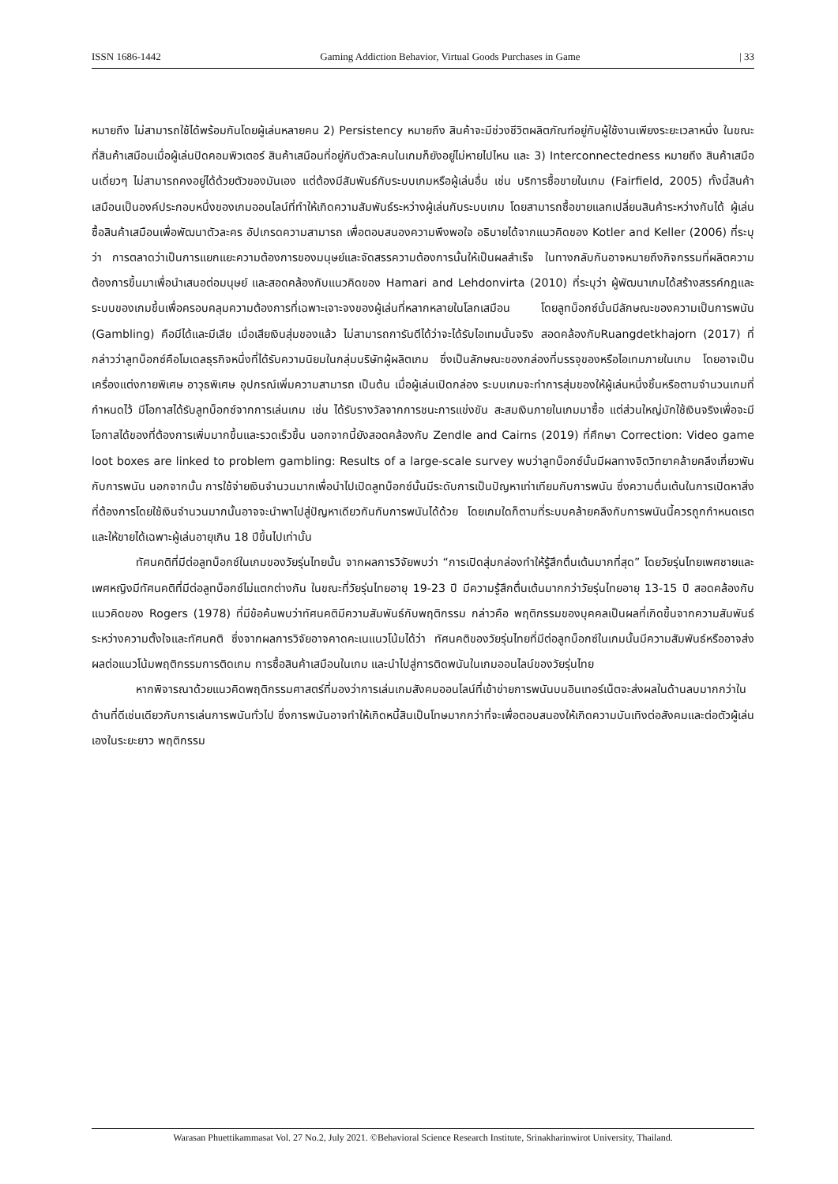ISSN 1686-1442 Gaming Addiction Behavior, Virtual Goods Purchases in Game | 33
หมายถึง ไม่สามารถใช้ได้พร้อมกันโดยผู้เล่นหลายคน 2) Persistency หมายถึง สินค้าจะมีช่วงชีวิตผลิตภัณฑ์อยู่กับผู้ใช้งานเพียงระยะเวลาหนึ่ง ในขณะที่สินค้าเสมือนเมื่อผู้เล่นปิดคอมพิวเตอร์ สินค้าเสมือนที่อยู่กับตัวละคนในเกมก็ยังอยู่ไม่หายไปไหน และ 3) Interconnectedness หมายถึง สินค้าเสมือนเดี่ยวๆ ไม่สามารถคงอยู่ได้ด้วยตัวของมันเอง แต่ต้องมีสัมพันธ์กับระบบเกมหรือผู้เล่นอื่น เช่น บริการซื้อขายในเกม (Fairfield, 2005) ทั้งนี้สินค้าเสมือนเป็นองค์ประกอบหนึ่งของเกมออนไลน์ที่ทำให้เกิดความสัมพันธ์ระหว่างผู้เล่นกับระบบเกม โดยสามารถซื้อขายแลกเปลี่ยนสินค้าระหว่างกันได้ ผู้เล่นซื้อสินค้าเสมือนเพื่อพัฒนาตัวละคร อัปเกรดความสามารถ เพื่อตอบสนองความพึงพอใจ อธิบายได้จากแนวคิดของ Kotler and Keller (2006) ที่ระบุว่า การตลาดว่าเป็นการแยกแยะความต้องการของมนุษย์และจัดสรรความต้องการนั้นให้เป็นผลสำเร็จ ในทางกลับกันอาจหมายถึงกิจกรรมที่ผลิตความต้องการขึ้นมาเพื่อนำเสนอต่อมนุษย์ และสอดคล้องกับแนวคิดของ Hamari and Lehdonvirta (2010) ที่ระบุว่า ผู้พัฒนาเกมได้สร้างสรรค์กฎและระบบของเกมขึ้นเพื่อครอบคลุมความต้องการที่เฉพาะเจาะจงของผู้เล่นที่หลากหลายในโลกเสมือน โดยลูทบ็อกซ์นั้นมีลักษณะของความเป็นการพนัน (Gambling) คือมีได้และมีเสีย เมื่อเสียเงินสุ่มของแล้ว ไม่สามารถการันตีได้ว่าจะได้รับไอเทมนั้นจริง สอดคล้องกับRuangdetkhajorn (2017) ที่กล่าวว่าลูทบ็อกซ์คือโมเดลธุรกิจหนึ่งที่ได้รับความนิยมในกลุ่มบริษัทผู้ผลิตเกม ซึ่งเป็นลักษณะของกล่องที่บรรจุของหรือไอเทมภายในเกม โดยอาจเป็นเครื่องแต่งกายพิเศษ อาวุธพิเศษ อุปกรณ์เพิ่มความสามารถ เป็นต้น เมื่อผู้เล่นเปิดกล่อง ระบบเกมจะทำการสุ่มของให้ผู้เล่นหนึ่งชิ้นหรือตามจำนวนเกมที่กำหนดไว้ มีโอกาสได้รับลูทบ็อกซ์จากการเล่นเกม เช่น ได้รับรางวัลจากการชนะการแข่งขัน สะสมเงินภายในเกมมาซื้อ แต่ส่วนใหญ่มักใช้เงินจริงเพื่อจะมีโอกาสได้ของที่ต้องการเพิ่มมากขึ้นและรวดเร็วขึ้น นอกจากนี้ยังสอดคล้องกับ Zendle and Cairns (2019) ที่ศึกษา Correction: Video game loot boxes are linked to problem gambling: Results of a large-scale survey พบว่าลูทบ็อกซ์นั้นมีผลทางจิตวิทยาคล้ายคลึงเกี่ยวพันกับการพนัน นอกจากนั้น การใช้จ่ายเงินจำนวนมากเพื่อนำไปเปิดลูทบ็อกซ์นั้นมีระดับการเป็นปัญหาเท่าเทียมกับการพนัน ซึ่งความตื่นเต้นในการเปิดหาสิ่งที่ต้องการโดยใช้เงินจำนวนมากนั้นอาจจะนำพาไปสู่ปัญหาเดียวกันกับการพนันได้ด้วย โดยเกมใดก็ตามที่ระบบคล้ายคลึงกับการพนันนี้ควรถูกกำหนดเรตและให้ขายได้เฉพาะผู้เล่นอายุเกิน 18 ปีขึ้นไปเท่านั้น
ทัศนคติที่มีต่อลูทบ็อกซ์ในเกมของวัยรุ่นไทยนั้น จากผลการวิจัยพบว่า “การเปิดสุ่มกล่องทำให้รู้สึกตื่นเต้นมากที่สุด” โดยวัยรุ่นไทยเพศชายและเพศหญิงมีทัศนคติที่มีต่อลูทบ็อกซ์ไม่แตกต่างกัน ในขณะที่วัยรุ่นไทยอายุ 19-23 ปี มีความรู้สึกตื่นเต้นมากกว่าวัยรุ่นไทยอายุ 13-15 ปี สอดคล้องกับแนวคิดของ Rogers (1978) ที่มีข้อค้นพบว่าทัศนคติมีความสัมพันธ์กับพฤติกรรม กล่าวคือ พฤติกรรมของบุคคลเป็นผลที่เกิดขึ้นจากความสัมพันธ์ระหว่างความตั้งใจและทัศนคติ ซึ่งจากผลการวิจัยอาจคาดคะเนแนวโน้มได้ว่า ทัศนคติของวัยรุ่นไทยที่มีต่อลูทบ็อกซ์ในเกมนั้นมีความสัมพันธ์หรืออาจส่งผลต่อแนวโน้มพฤติกรรมการติดเกม การซื้อสินค้าเสมือนในเกม และนำไปสู่การติดพนันในเกมออนไลน์ของวัยรุ่นไทย
หากพิจารณาด้วยแนวคิดพฤติกรรมศาสตร์ที่มองว่าการเล่นเกมสังคมออนไลน์ที่เข้าข่ายการพนันบนอินเทอร์เน็ตจะส่งผลในด้านลบมากกว่าในด้านที่ดีเช่นเดียวกับการเล่นการพนันทั่วไป ซึ่งการพนันอาจทำให้เกิดหนี้สินเป็นโทษมากกว่าที่จะเพื่อตอบสนองให้เกิดความบันเทิงต่อสังคมและต่อตัวผู้เล่นเองในระยะยาว พฤติกรรม
Warasan Phuettikammasat Vol. 27 No.2, July 2021. ©Behavioral Science Research Institute, Srinakharinwirot University, Thailand.